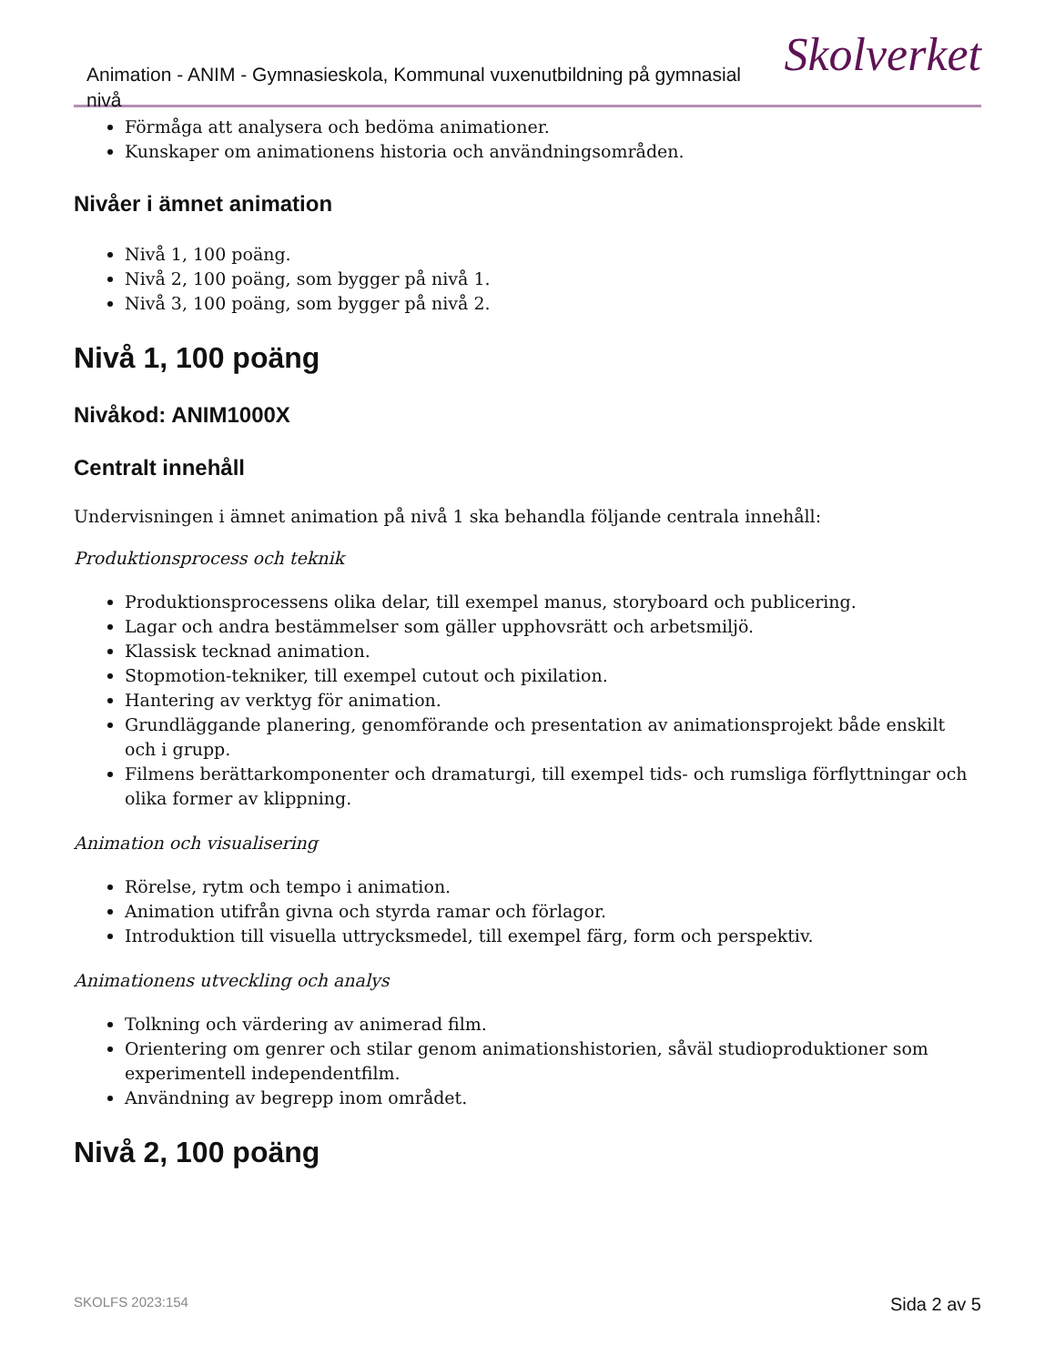Animation - ANIM - Gymnasieskola, Kommunal vuxenutbildning på gymnasial nivå
Skolverket
Förmåga att analysera och bedöma animationer.
Kunskaper om animationens historia och användningsområden.
Nivåer i ämnet animation
Nivå 1, 100 poäng.
Nivå 2, 100 poäng, som bygger på nivå 1.
Nivå 3, 100 poäng, som bygger på nivå 2.
Nivå 1, 100 poäng
Nivåkod: ANIM1000X
Centralt innehåll
Undervisningen i ämnet animation på nivå 1 ska behandla följande centrala innehåll:
Produktionsprocess och teknik
Produktionsprocessens olika delar, till exempel manus, storyboard och publicering.
Lagar och andra bestämmelser som gäller upphovsrätt och arbetsmiljö.
Klassisk tecknad animation.
Stopmotion-tekniker, till exempel cutout och pixilation.
Hantering av verktyg för animation.
Grundläggande planering, genomförande och presentation av animationsprojekt både enskilt och i grupp.
Filmens berättarkomponenter och dramaturgi, till exempel tids- och rumsliga förflyttningar och olika former av klippning.
Animation och visualisering
Rörelse, rytm och tempo i animation.
Animation utifrån givna och styrda ramar och förlagor.
Introduktion till visuella uttrycksmedel, till exempel färg, form och perspektiv.
Animationens utveckling och analys
Tolkning och värdering av animerad film.
Orientering om genrer och stilar genom animationshistorien, såväl studioproduktioner som experimentell independentfilm.
Användning av begrepp inom området.
Nivå 2, 100 poäng
SKOLFS 2023:154 Sida 2 av 5